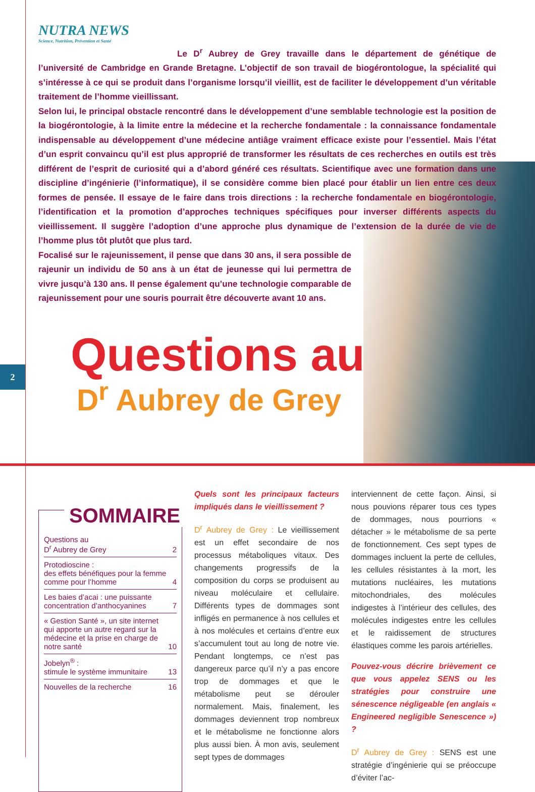2
NUTRA NEWS
Science, Nutrition, Prévention et Santé
Le D<sup>r</sup> Aubrey de Grey travaille dans le département de génétique de l’université de Cambridge en Grande Bretagne. L’objectif de son travail de biogérontologue, la spécialité qui s’intéresse à ce qui se produit dans l’organisme lorsqu’il vieillit, est de faciliter le développement d’un véritable traitement de l’homme vieillissant.
Selon lui, le principal obstacle rencontré dans le développement d’une semblable technologie est la position de la biogérontologie, à la limite entre la médecine et la recherche fondamentale : la connaissance fondamentale indispensable au développement d’une médecine antiâge vraiment efficace existe pour l’essentiel. Mais l’état d’un esprit convaincu qu’il est plus approprié de transformer les résultats de ces recherches en outils est très différent de l’esprit de curiosité qui a d’abord généré ces résultats. Scientifique avec une formation dans une discipline d’ingénierie (l’informatique), il se considère comme bien placé pour établir un lien entre ces deux formes de pensée. Il essaye de le faire dans trois directions : la recherche fondamentale en biogérontologie, l’identification et la promotion d’approches techniques spécifiques pour inverser différents aspects du vieillissement. Il suggère l’adoption d’une approche plus dynamique de l’extension de la durée de vie de l’homme plus tôt plutôt que plus tard.
Focalisé sur le rajeunissement, il pense que dans 30 ans, il sera possible de rajeunir un individu de 50 ans à un état de jeunesse qui lui permettra de vivre jusqu’à 130 ans. Il pense également qu’une technologie comparable de rajeunissement pour une souris pourrait être découverte avant 10 ans.
Questions au
D<sup>r</sup> Aubrey de Grey
SOMMAIRE
Questions au
D<sup>r</sup> Aubrey de Grey 2
Protodioscine :
des effets bénéfiques pour la femme comme pour l’homme 4
Les baies d’acai : une puissante concentration d’anthocyanines 7
« Gestion Santé », un site internet qui apporte un autre regard sur la médecine et la prise en charge de notre santé 10
Jobelyn<sup>®</sup> :
stimule le système immunitaire 13
Nouvelles de la recherche 16
Quels sont les principaux facteurs impliqués dans le vieillissement ?
D<sup>r</sup> Aubrey de Grey : Le vieillissement est un effet secondaire de nos processus métaboliques vitaux. Des changements progressifs de la composition du corps se produisent au niveau moléculaire et cellulaire. Différents types de dommages sont infligés en permanence à nos cellules et à nos molécules et certains d’entre eux s’accumulent tout au long de notre vie. Pendant longtemps, ce n’est pas dangereux parce qu’il n’y a pas encore trop de dommages et que le métabolisme peut se dérouler normalement. Mais, finalement, les dommages deviennent trop nombreux et le métabolisme ne fonctionne alors plus aussi bien. À mon avis, seulement sept types de dommages
interviennent de cette façon. Ainsi, si nous pouvions réparer tous ces types de dommages, nous pourrions « détacher » le métabolisme de sa perte de fonctionnement. Ces sept types de dommages incluent la perte de cellules, les cellules résistantes à la mort, les mutations nucléaires, les mutations mitochondriales, des molécules indigestes à l’intérieur des cellules, des molécules indigestes entre les cellules et le raidissement de structures élastiques comme les parois artérielles.
Pouvez-vous décrire brièvement ce que vous appelez SENS ou les stratégies pour construire une sénescence négligeable (en anglais « Engineered negligible Senescence ») ?
D<sup>r</sup> Aubrey de Grey : SENS est une stratégie d’ingénierie qui se préoccupe d’éviter l’ac-